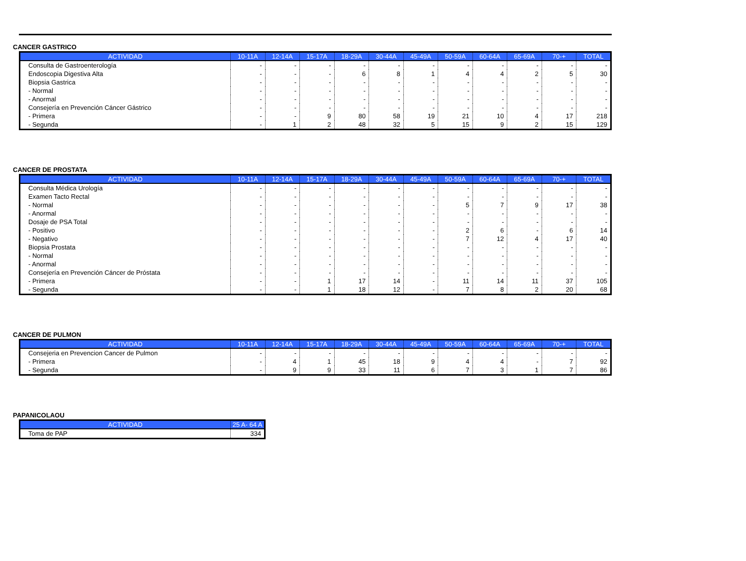CANCER GASTRICO
| ACTIVIDAD | 10-11A | 12-14A | 15-17A | 18-29A | 30-44A | 45-49A | 50-59A | 60-64A | 65-69A | 70-+ | TOTAL |
| --- | --- | --- | --- | --- | --- | --- | --- | --- | --- | --- | --- |
| Consulta de Gastroenterología | - | - | - | - | - | - | - | - | - | - | - |
| Endoscopia Digestiva Alta | - | - | - | 6 | 8 | 1 | 4 | 4 | 2 | 5 | 30 |
| Biopsia Gastrica | - | - | - | - | - | - | - | - | - | - | - |
| - Normal | - | - | - | - | - | - | - | - | - | - | - |
| - Anormal | - | - | - | - | - | - | - | - | - | - | - |
| Consejería en Prevención Cáncer Gástrico | - | - | - | - | - | - | - | - | - | - | - |
| - Primera | - | - | 9 | 80 | 58 | 19 | 21 | 10 | 4 | 17 | 218 |
| - Segunda | - | 1 | 2 | 48 | 32 | 5 | 15 | 9 | 2 | 15 | 129 |
CANCER DE PROSTATA
| ACTIVIDAD | 10-11A | 12-14A | 15-17A | 18-29A | 30-44A | 45-49A | 50-59A | 60-64A | 65-69A | 70-+ | TOTAL |
| --- | --- | --- | --- | --- | --- | --- | --- | --- | --- | --- | --- |
| Consulta Médica Urología | - | - | - | - | - | - | - | - | - | - | - |
| Examen Tacto Rectal | - | - | - | - | - | - | - | - | - | - | - |
| - Normal | - | - | - | - | - | - | 5 | 7 | 9 | 17 | 38 |
| - Anormal | - | - | - | - | - | - | - | - | - | - | - |
| Dosaje de PSA Total | - | - | - | - | - | - | - | - | - | - | - |
| - Positivo | - | - | - | - | - | - | 2 | 6 | - | 6 | 14 |
| - Negativo | - | - | - | - | - | - | 7 | 12 | 4 | 17 | 40 |
| Biopsia Prostata | - | - | - | - | - | - | - | - | - | - | - |
| - Normal | - | - | - | - | - | - | - | - | - | - | - |
| - Anormal | - | - | - | - | - | - | - | - | - | - | - |
| Consejería en Prevención Cáncer de Próstata | - | - | - | - | - | - | - | - | - | - | - |
| - Primera | - | - | 1 | 17 | 14 | - | 11 | 14 | 11 | 37 | 105 |
| - Segunda | - | - | 1 | 18 | 12 | - | 7 | 8 | 2 | 20 | 68 |
CANCER DE PULMON
| ACTIVIDAD | 10-11A | 12-14A | 15-17A | 18-29A | 30-44A | 45-49A | 50-59A | 60-64A | 65-69A | 70-+ | TOTAL |
| --- | --- | --- | --- | --- | --- | --- | --- | --- | --- | --- | --- |
| Consejeria en Prevencion Cancer de Pulmon | - | - | - | - | - | - | - | - | - | - | - |
| - Primera | - | 4 | 1 | 45 | 18 | 9 | 4 | 4 | - | 7 | 92 |
| - Segunda | - | 9 | 9 | 33 | 11 | 6 | 7 | 3 | 1 | 7 | 86 |
PAPANICOLAOU
| ACTIVIDAD | 25 A- 64 A |
| --- | --- |
| Toma de PAP | 334 |